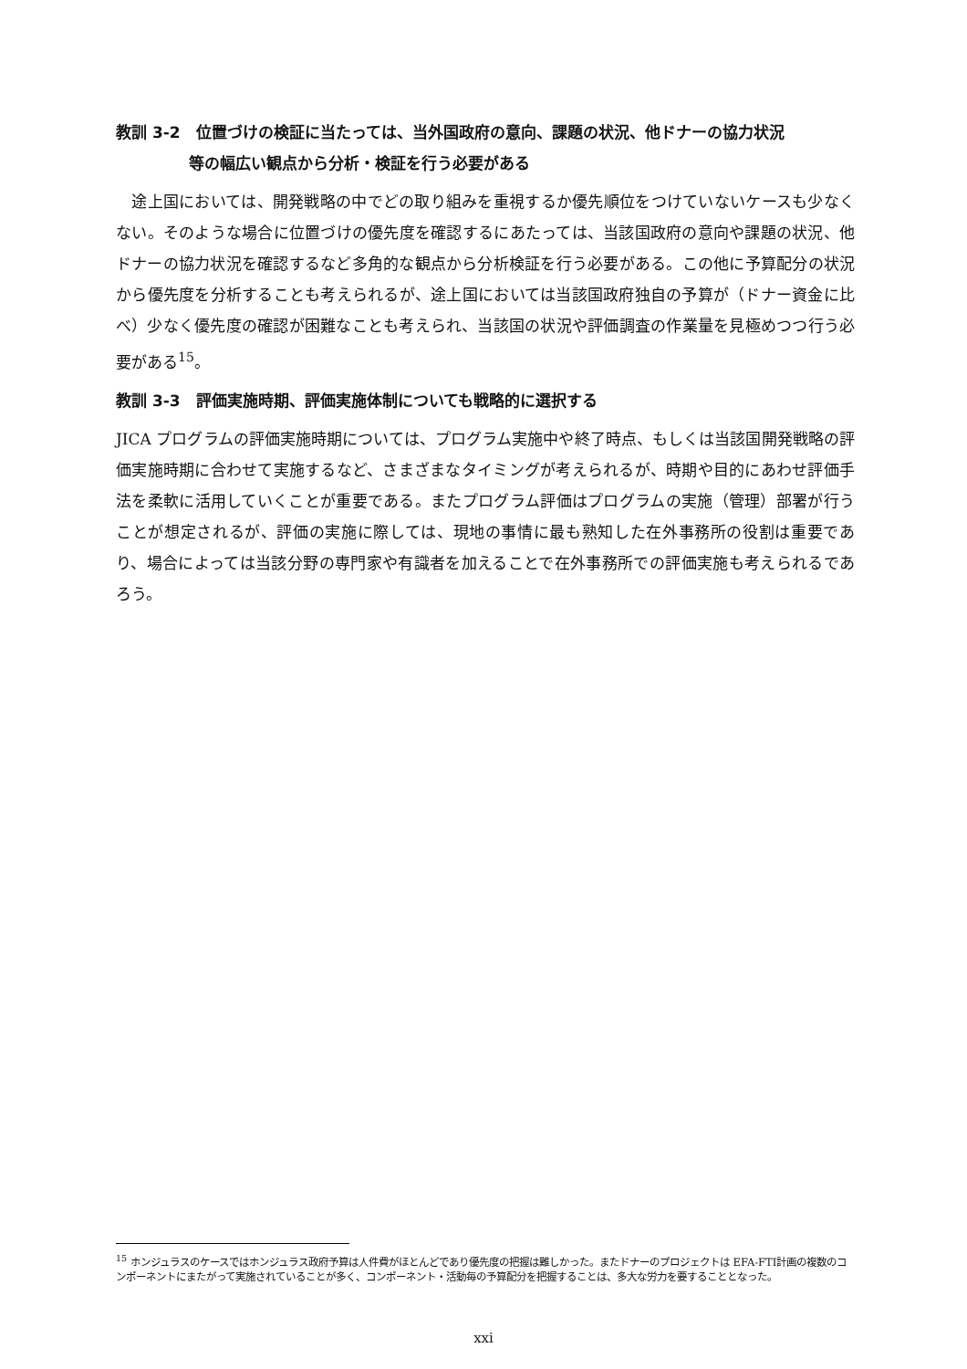教訓 3-2　位置づけの検証に当たっては、当外国政府の意向、課題の状況、他ドナーの協力状況
等の幅広い観点から分析・検証を行う必要がある
　途上国においては、開発戦略の中でどの取り組みを重視するか優先順位をつけていないケースも少なくない。そのような場合に位置づけの優先度を確認するにあたっては、当該国政府の意向や課題の状況、他ドナーの協力状況を確認するなど多角的な観点から分析検証を行う必要がある。この他に予算配分の状況から優先度を分析することも考えられるが、途上国においては当該国政府独自の予算が（ドナー資金に比べ）少なく優先度の確認が困難なことも考えられ、当該国の状況や評価調査の作業量を見極めつつ行う必要がある<sup>15</sup>。
教訓 3-3　評価実施時期、評価実施体制についても戦略的に選択する
JICA プログラムの評価実施時期については、プログラム実施中や終了時点、もしくは当該国開発戦略の評価実施時期に合わせて実施するなど、さまざまなタイミングが考えられるが、時期や目的にあわせ評価手法を柔軟に活用していくことが重要である。またプログラム評価はプログラムの実施（管理）部署が行うことが想定されるが、評価の実施に際しては、現地の事情に最も熟知した在外事務所の役割は重要であり、場合によっては当該分野の専門家や有識者を加えることで在外事務所での評価実施も考えられるであろう。
<sup>15</sup> ホンジュラスのケースではホンジュラス政府予算は人件費がほとんどであり優先度の把握は難しかった。またドナーのプロジェクトは EFA-FTI計画の複数のコンポーネントにまたがって実施されていることが多く、コンポーネント・活動毎の予算配分を把握することは、多大な労力を要することとなった。
xxi